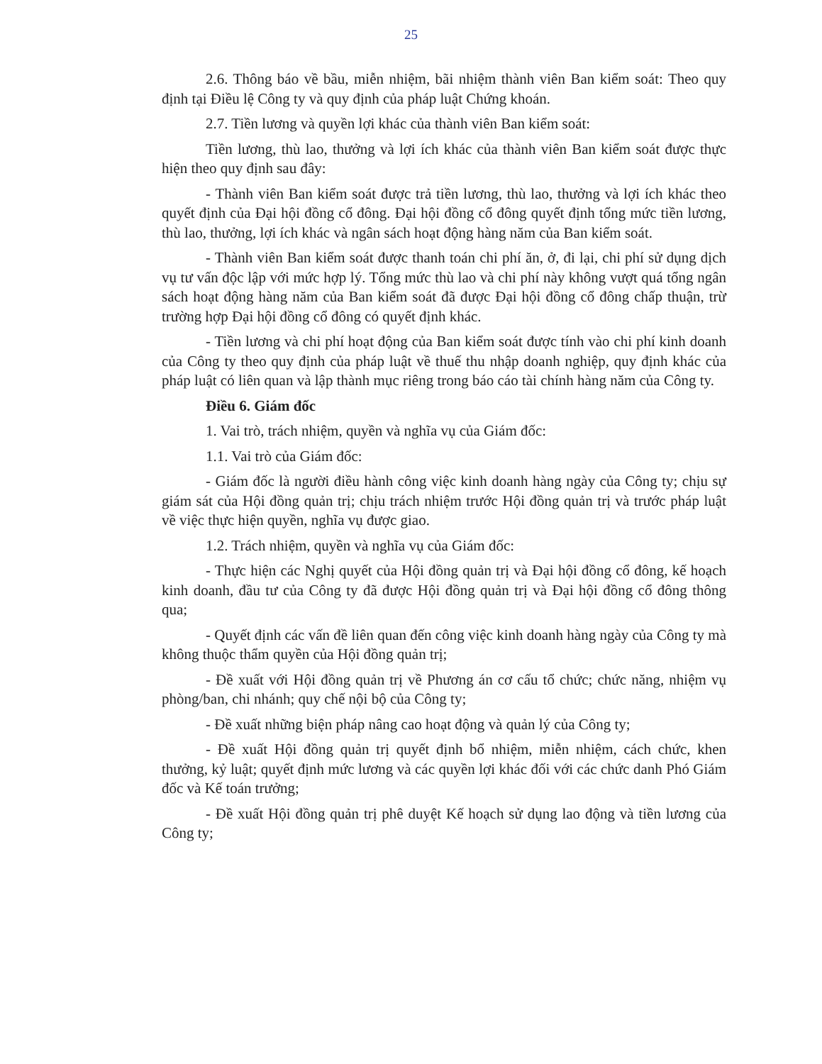25
2.6. Thông báo về bầu, miễn nhiệm, bãi nhiệm thành viên Ban kiểm soát: Theo quy định tại Điều lệ Công ty và quy định của pháp luật Chứng khoán.
2.7. Tiền lương và quyền lợi khác của thành viên Ban kiểm soát:
Tiền lương, thù lao, thưởng và lợi ích khác của thành viên Ban kiểm soát được thực hiện theo quy định sau đây:
- Thành viên Ban kiểm soát được trả tiền lương, thù lao, thưởng và lợi ích khác theo quyết định của Đại hội đồng cổ đông. Đại hội đồng cổ đông quyết định tổng mức tiền lương, thù lao, thưởng, lợi ích khác và ngân sách hoạt động hàng năm của Ban kiểm soát.
- Thành viên Ban kiểm soát được thanh toán chi phí ăn, ở, đi lại, chi phí sử dụng dịch vụ tư vấn độc lập với mức hợp lý. Tổng mức thù lao và chi phí này không vượt quá tổng ngân sách hoạt động hàng năm của Ban kiểm soát đã được Đại hội đồng cổ đông chấp thuận, trừ trường hợp Đại hội đồng cổ đông có quyết định khác.
- Tiền lương và chi phí hoạt động của Ban kiểm soát được tính vào chi phí kinh doanh của Công ty theo quy định của pháp luật về thuế thu nhập doanh nghiệp, quy định khác của pháp luật có liên quan và lập thành mục riêng trong báo cáo tài chính hàng năm của Công ty.
Điều 6. Giám đốc
1. Vai trò, trách nhiệm, quyền và nghĩa vụ của Giám đốc:
1.1. Vai trò của Giám đốc:
- Giám đốc là người điều hành công việc kinh doanh hàng ngày của Công ty; chịu sự giám sát của Hội đồng quản trị; chịu trách nhiệm trước Hội đồng quản trị và trước pháp luật về việc thực hiện quyền, nghĩa vụ được giao.
1.2. Trách nhiệm, quyền và nghĩa vụ của Giám đốc:
- Thực hiện các Nghị quyết của Hội đồng quản trị và Đại hội đồng cổ đông, kế hoạch kinh doanh, đầu tư của Công ty đã được Hội đồng quản trị và Đại hội đồng cổ đông thông qua;
- Quyết định các vấn đề liên quan đến công việc kinh doanh hàng ngày của Công ty mà không thuộc thẩm quyền của Hội đồng quản trị;
- Đề xuất với Hội đồng quản trị về Phương án cơ cấu tổ chức; chức năng, nhiệm vụ phòng/ban, chi nhánh; quy chế nội bộ của Công ty;
- Đề xuất những biện pháp nâng cao hoạt động và quản lý của Công ty;
- Đề xuất Hội đồng quản trị quyết định bổ nhiệm, miễn nhiệm, cách chức, khen thưởng, kỷ luật; quyết định mức lương và các quyền lợi khác đối với các chức danh Phó Giám đốc và Kế toán trưởng;
- Đề xuất Hội đồng quản trị phê duyệt Kế hoạch sử dụng lao động và tiền lương của Công ty;